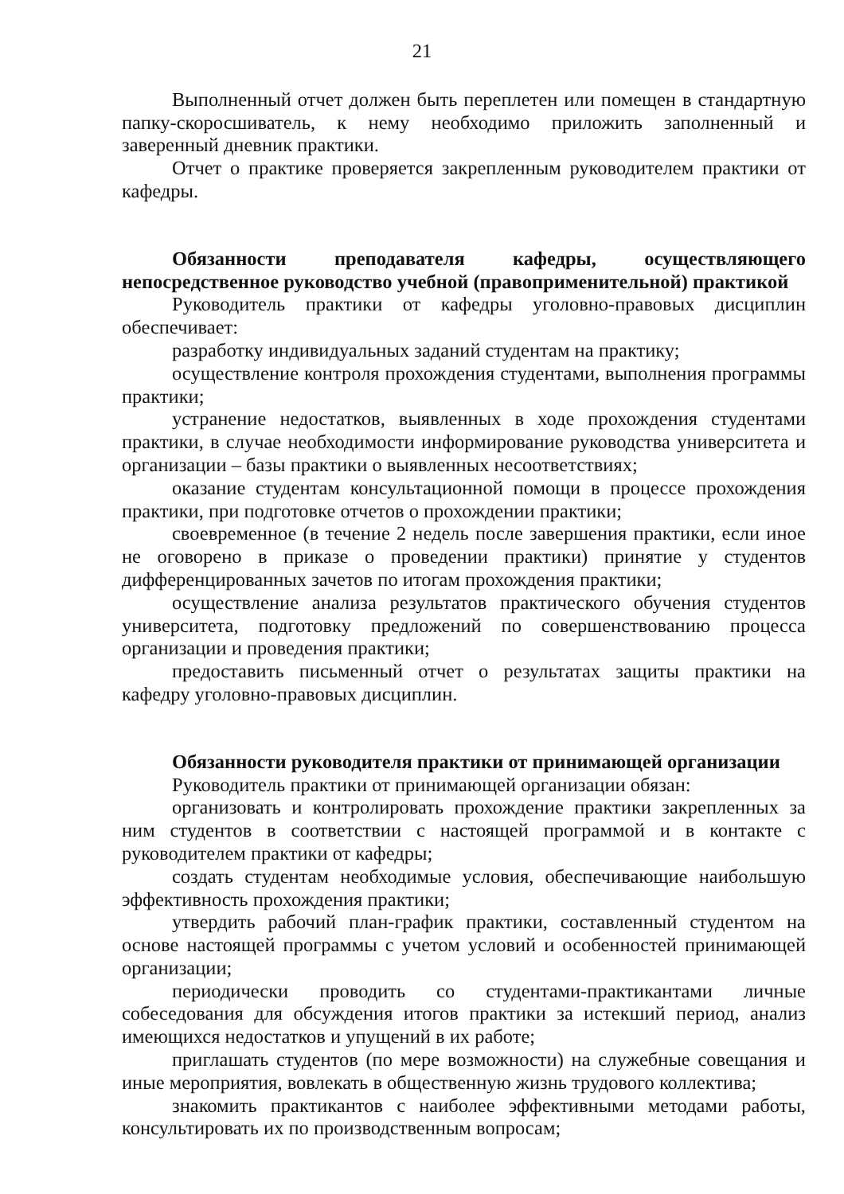21
Выполненный отчет должен быть переплетен или помещен в стандартную папку-скоросшиватель, к нему необходимо приложить заполненный и заверенный дневник практики.
Отчет о практике проверяется закрепленным руководителем практики от кафедры.
Обязанности преподавателя кафедры, осуществляющего непосредственное руководство учебной (правоприменительной) практикой
Руководитель практики от кафедры уголовно-правовых дисциплин обеспечивает:
разработку индивидуальных заданий студентам на практику;
осуществление контроля прохождения студентами, выполнения программы практики;
устранение недостатков, выявленных в ходе прохождения студентами практики, в случае необходимости информирование руководства университета и организации – базы практики о выявленных несоответствиях;
оказание студентам консультационной помощи в процессе прохождения практики, при подготовке отчетов о прохождении практики;
своевременное (в течение 2 недель после завершения практики, если иное не оговорено в приказе о проведении практики) принятие у студентов дифференцированных зачетов по итогам прохождения практики;
осуществление анализа результатов практического обучения студентов университета, подготовку предложений по совершенствованию процесса организации и проведения практики;
предоставить письменный отчет о результатах защиты практики на кафедру уголовно-правовых дисциплин.
Обязанности руководителя практики от принимающей организации
Руководитель практики от принимающей организации обязан:
организовать и контролировать прохождение практики закрепленных за ним студентов в соответствии с настоящей программой и в контакте с руководителем практики от кафедры;
создать студентам необходимые условия, обеспечивающие наибольшую эффективность прохождения практики;
утвердить рабочий план-график практики, составленный студентом на основе настоящей программы с учетом условий и особенностей принимающей организации;
периодически проводить со студентами-практикантами личные собеседования для обсуждения итогов практики за истекший период, анализ имеющихся недостатков и упущений в их работе;
приглашать студентов (по мере возможности) на служебные совещания и иные мероприятия, вовлекать в общественную жизнь трудового коллектива;
знакомить практикантов с наиболее эффективными методами работы, консультировать их по производственным вопросам;